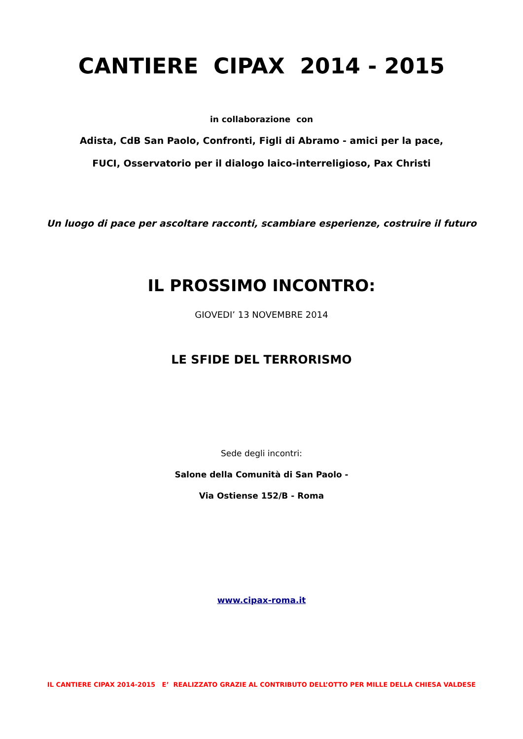CANTIERE CIPAX 2014 - 2015
in collaborazione con
Adista, CdB San Paolo, Confronti, Figli di Abramo - amici per la pace,
FUCI, Osservatorio per il dialogo laico-interreligioso, Pax Christi
Un luogo di pace per ascoltare racconti, scambiare esperienze, costruire il futuro
IL PROSSIMO INCONTRO:
GIOVEDI’ 13 NOVEMBRE 2014
LE SFIDE DEL TERRORISMO
Sede degli incontri:
Salone della Comunità di San Paolo -
Via Ostiense 152/B - Roma
www.cipax-roma.it
IL CANTIERE CIPAX 2014-2015 E’ REALIZZATO GRAZIE AL CONTRIBUTO DELL’OTTO PER MILLE DELLA CHIESA VALDESE